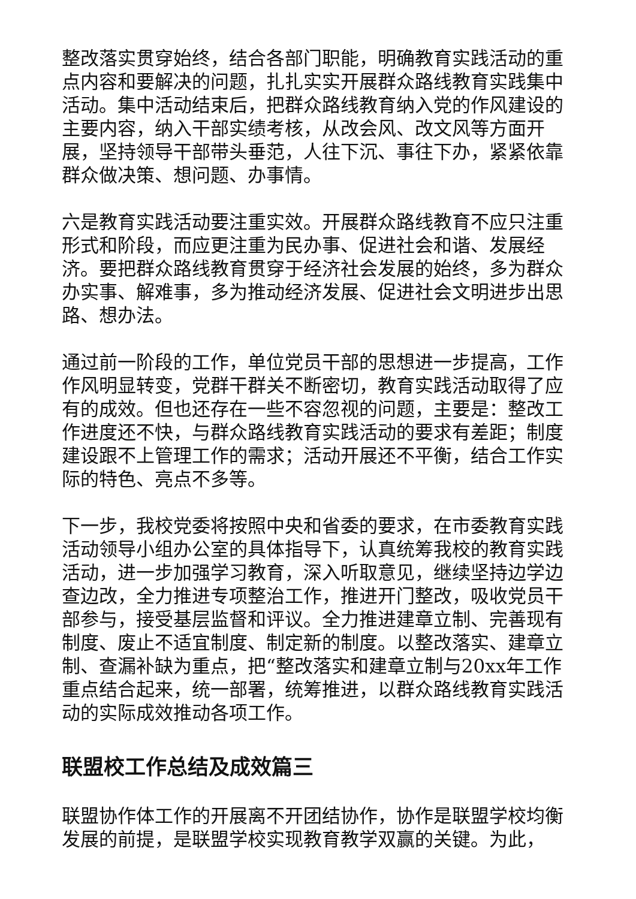整改落实贯穿始终，结合各部门职能，明确教育实践活动的重点内容和要解决的问题，扎扎实实开展群众路线教育实践集中活动。集中活动结束后，把群众路线教育纳入党的作风建设的主要内容，纳入干部实绩考核，从改会风、改文风等方面开展，坚持领导干部带头垂范，人往下沉、事往下办，紧紧依靠群众做决策、想问题、办事情。
六是教育实践活动要注重实效。开展群众路线教育不应只注重形式和阶段，而应更注重为民办事、促进社会和谐、发展经济。要把群众路线教育贯穿于经济社会发展的始终，多为群众办实事、解难事，多为推动经济发展、促进社会文明进步出思路、想办法。
通过前一阶段的工作，单位党员干部的思想进一步提高，工作作风明显转变，党群干群关不断密切，教育实践活动取得了应有的成效。但也还存在一些不容忽视的问题，主要是：整改工作进度还不快，与群众路线教育实践活动的要求有差距；制度建设跟不上管理工作的需求；活动开展还不平衡，结合工作实际的特色、亮点不多等。
下一步，我校党委将按照中央和省委的要求，在市委教育实践活动领导小组办公室的具体指导下，认真统筹我校的教育实践活动，进一步加强学习教育，深入听取意见，继续坚持边学边查边改，全力推进专项整治工作，推进开门整改，吸收党员干部参与，接受基层监督和评议。全力推进建章立制、完善现有制度、废止不适宜制度、制定新的制度。以整改落实、建章立制、查漏补缺为重点，把“整改落实和建章立制与20xx年工作重点结合起来，统一部署，统筹推进，以群众路线教育实践活动的实际成效推动各项工作。
联盟校工作总结及成效篇三
联盟协作体工作的开展离不开团结协作，协作是联盟学校均衡发展的前提，是联盟学校实现教育教学双赢的关键。为此，